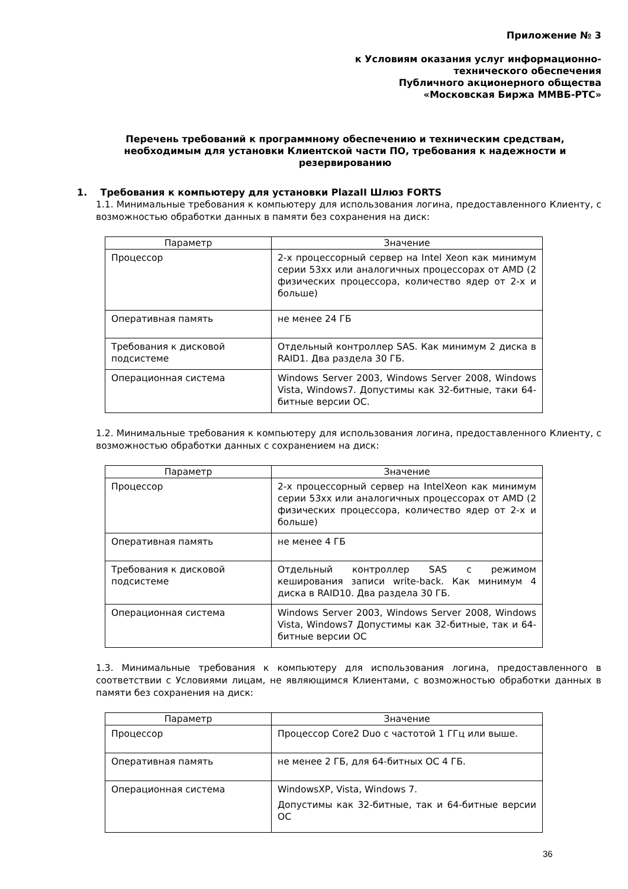Приложение № 3
к Условиям оказания услуг информационно-
технического обеспечения
Публичного акционерного общества
«Московская Биржа ММВБ-РТС»
Перечень требований к программному обеспечению и техническим средствам, необходимым для установки Клиентской части ПО, требования к надежности и резервированию
1. Требования к компьютеру для установки PlazaII Шлюз FORTS
1.1. Минимальные требования к компьютеру для использования логина, предоставленного Клиенту, с возможностью обработки данных в памяти без сохранения на диск:
| Параметр | Значение |
| --- | --- |
| Процессор | 2-х процессорный сервер на Intel Xeon как минимум серии 53xx или аналогичных процессорах от AMD (2 физических процессора, количество ядер от 2-х и больше) |
| Оперативная память | не менее 24 ГБ |
| Требования к дисковой подсистеме | Отдельный контроллер SAS. Как минимум 2 диска в RAID1. Два раздела 30 ГБ. |
| Операционная система | Windows Server 2003, Windows Server 2008, Windows Vista, Windows7. Допустимы как 32-битные, таки 64-битные версии ОС. |
1.2. Минимальные требования к компьютеру для использования логина, предоставленного Клиенту, с возможностью обработки данных с сохранением на диск:
| Параметр | Значение |
| --- | --- |
| Процессор | 2-х процессорный сервер на IntelXeon как минимум серии 53xx или аналогичных процессорах от AMD (2 физических процессора, количество ядер от 2-х и больше) |
| Оперативная память | не менее 4 ГБ |
| Требования к дисковой подсистеме | Отдельный контроллер SAS с режимом кеширования записи write-back. Как минимум 4 диска в RAID10. Два раздела 30 ГБ. |
| Операционная система | Windows Server 2003, Windows Server 2008, Windows Vista, Windows7 Допустимы как 32-битные, так и 64-битные версии ОС |
1.3. Минимальные требования к компьютеру для использования логина, предоставленного в соответствии с Условиями лицам, не являющимся Клиентами, с возможностью обработки данных в памяти без сохранения на диск:
| Параметр | Значение |
| --- | --- |
| Процессор | Процессор Core2 Duo с частотой 1 ГГц или выше. |
| Оперативная память | не менее 2 ГБ, для 64-битных ОС 4 ГБ. |
| Операционная система | WindowsXP, Vista, Windows 7. Допустимы как 32-битные, так и 64-битные версии ОС |
36